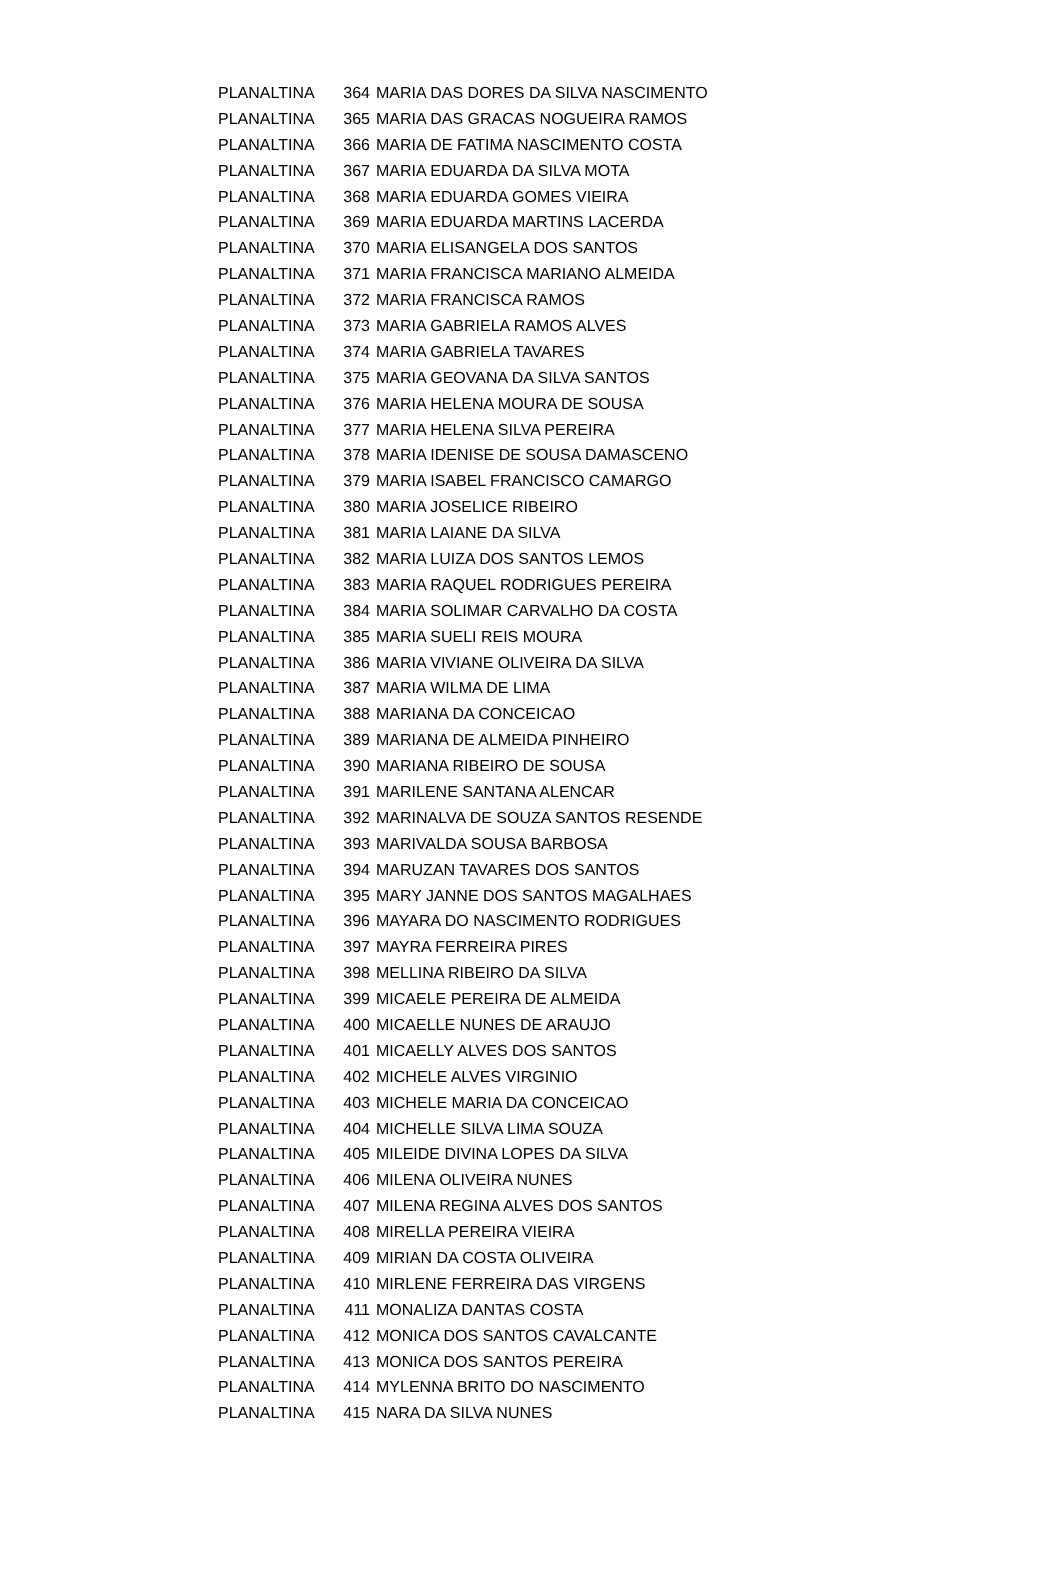| PLANALTINA | 364 | MARIA DAS DORES DA SILVA NASCIMENTO |
| PLANALTINA | 365 | MARIA DAS GRACAS NOGUEIRA RAMOS |
| PLANALTINA | 366 | MARIA DE FATIMA NASCIMENTO COSTA |
| PLANALTINA | 367 | MARIA EDUARDA DA SILVA MOTA |
| PLANALTINA | 368 | MARIA EDUARDA GOMES VIEIRA |
| PLANALTINA | 369 | MARIA EDUARDA MARTINS LACERDA |
| PLANALTINA | 370 | MARIA ELISANGELA DOS SANTOS |
| PLANALTINA | 371 | MARIA FRANCISCA MARIANO ALMEIDA |
| PLANALTINA | 372 | MARIA FRANCISCA RAMOS |
| PLANALTINA | 373 | MARIA GABRIELA RAMOS ALVES |
| PLANALTINA | 374 | MARIA GABRIELA TAVARES |
| PLANALTINA | 375 | MARIA GEOVANA DA SILVA SANTOS |
| PLANALTINA | 376 | MARIA HELENA MOURA DE SOUSA |
| PLANALTINA | 377 | MARIA HELENA SILVA PEREIRA |
| PLANALTINA | 378 | MARIA IDENISE DE SOUSA DAMASCENO |
| PLANALTINA | 379 | MARIA ISABEL FRANCISCO CAMARGO |
| PLANALTINA | 380 | MARIA JOSELICE RIBEIRO |
| PLANALTINA | 381 | MARIA LAIANE DA SILVA |
| PLANALTINA | 382 | MARIA LUIZA DOS SANTOS LEMOS |
| PLANALTINA | 383 | MARIA RAQUEL RODRIGUES PEREIRA |
| PLANALTINA | 384 | MARIA SOLIMAR CARVALHO DA COSTA |
| PLANALTINA | 385 | MARIA SUELI REIS MOURA |
| PLANALTINA | 386 | MARIA VIVIANE OLIVEIRA DA SILVA |
| PLANALTINA | 387 | MARIA WILMA DE LIMA |
| PLANALTINA | 388 | MARIANA DA CONCEICAO |
| PLANALTINA | 389 | MARIANA DE ALMEIDA PINHEIRO |
| PLANALTINA | 390 | MARIANA RIBEIRO DE SOUSA |
| PLANALTINA | 391 | MARILENE SANTANA ALENCAR |
| PLANALTINA | 392 | MARINALVA DE SOUZA SANTOS RESENDE |
| PLANALTINA | 393 | MARIVALDA SOUSA BARBOSA |
| PLANALTINA | 394 | MARUZAN TAVARES DOS SANTOS |
| PLANALTINA | 395 | MARY JANNE DOS SANTOS MAGALHAES |
| PLANALTINA | 396 | MAYARA DO NASCIMENTO RODRIGUES |
| PLANALTINA | 397 | MAYRA FERREIRA PIRES |
| PLANALTINA | 398 | MELLINA RIBEIRO DA SILVA |
| PLANALTINA | 399 | MICAELE PEREIRA DE ALMEIDA |
| PLANALTINA | 400 | MICAELLE NUNES DE ARAUJO |
| PLANALTINA | 401 | MICAELLY ALVES DOS SANTOS |
| PLANALTINA | 402 | MICHELE ALVES VIRGINIO |
| PLANALTINA | 403 | MICHELE MARIA DA CONCEICAO |
| PLANALTINA | 404 | MICHELLE SILVA LIMA SOUZA |
| PLANALTINA | 405 | MILEIDE DIVINA LOPES DA SILVA |
| PLANALTINA | 406 | MILENA OLIVEIRA NUNES |
| PLANALTINA | 407 | MILENA REGINA ALVES DOS SANTOS |
| PLANALTINA | 408 | MIRELLA PEREIRA VIEIRA |
| PLANALTINA | 409 | MIRIAN DA COSTA OLIVEIRA |
| PLANALTINA | 410 | MIRLENE FERREIRA DAS VIRGENS |
| PLANALTINA | 411 | MONALIZA DANTAS COSTA |
| PLANALTINA | 412 | MONICA DOS SANTOS CAVALCANTE |
| PLANALTINA | 413 | MONICA DOS SANTOS PEREIRA |
| PLANALTINA | 414 | MYLENNA BRITO DO NASCIMENTO |
| PLANALTINA | 415 | NARA DA SILVA NUNES |